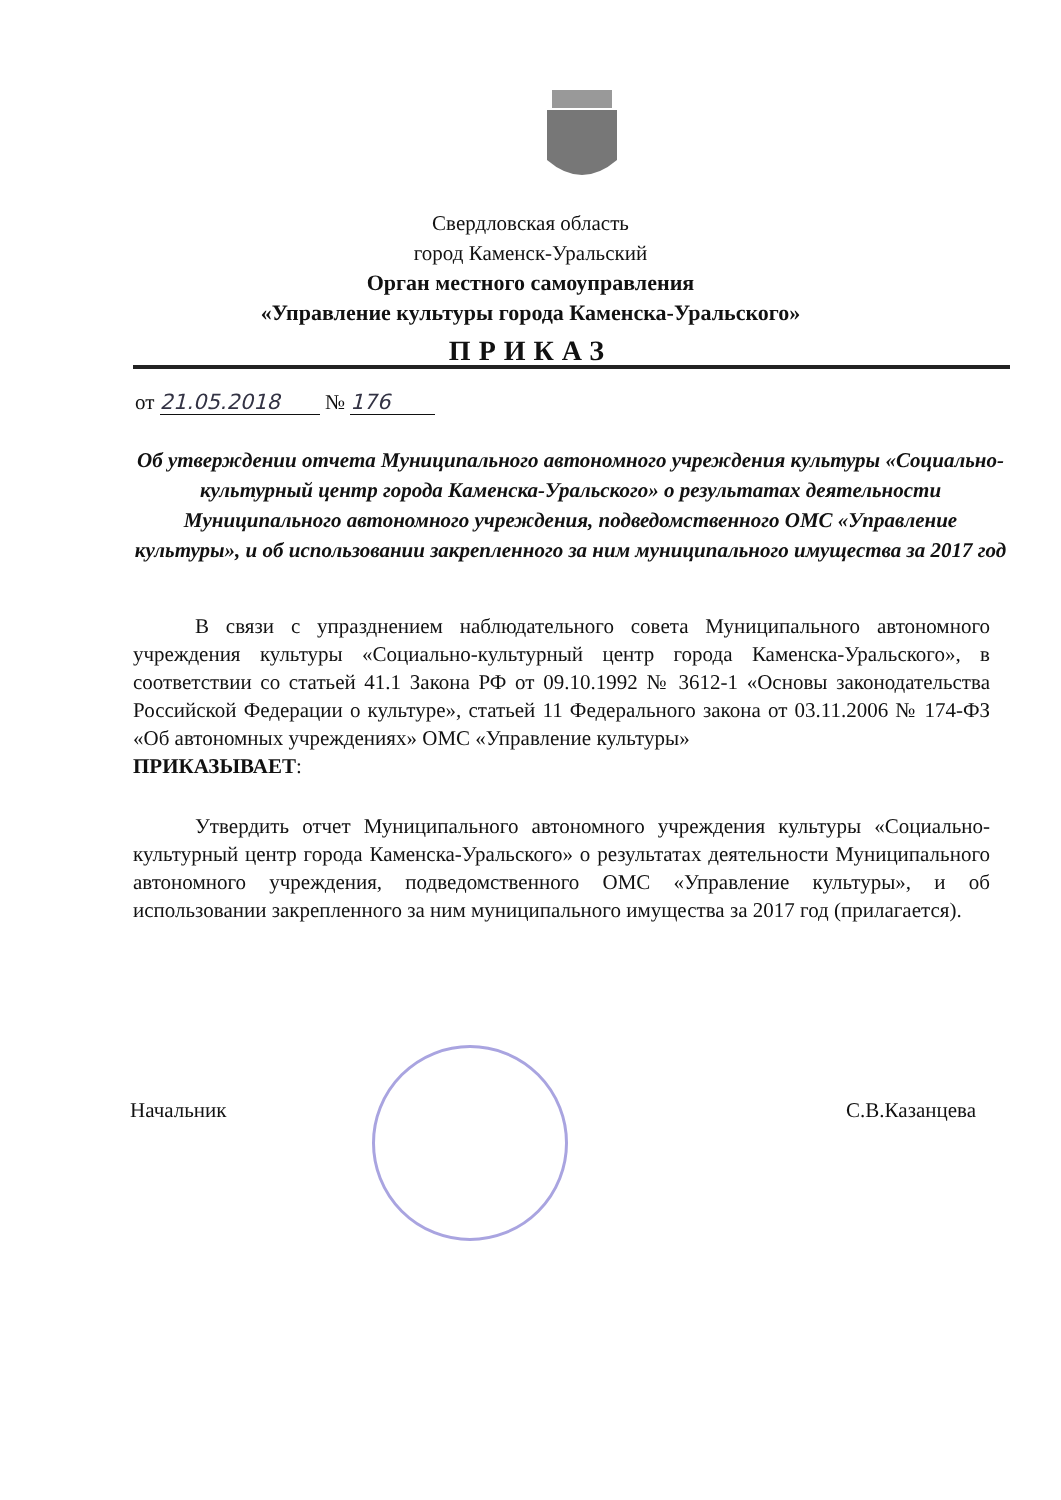Свердловская область
город Каменск-Уральский
Орган местного самоуправления
«Управление культуры города Каменска-Уральского»
ПРИКАЗ
от 21.05.2018 № 176
Об утверждении отчета Муниципального автономного учреждения культуры «Социально-культурный центр города Каменска-Уральского» о результатах деятельности Муниципального автономного учреждения, подведомственного ОМС «Управление культуры», и об использовании закрепленного за ним муниципального имущества за 2017 год
В связи с упразднением наблюдательного совета Муниципального автономного учреждения культуры «Социально-культурный центр города Каменска-Уральского», в соответствии со статьей 41.1 Закона РФ от 09.10.1992 № 3612-1 «Основы законодательства Российской Федерации о культуре», статьей 11 Федерального закона от 03.11.2006 № 174-ФЗ «Об автономных учреждениях» ОМС «Управление культуры»
ПРИКАЗЫВАЕТ:
Утвердить отчет Муниципального автономного учреждения культуры «Социально-культурный центр города Каменска-Уральского» о результатах деятельности Муниципального автономного учреждения, подведомственного ОМС «Управление культуры», и об использовании закрепленного за ним муниципального имущества за 2017 год (прилагается).
Начальник С.В.Казанцева